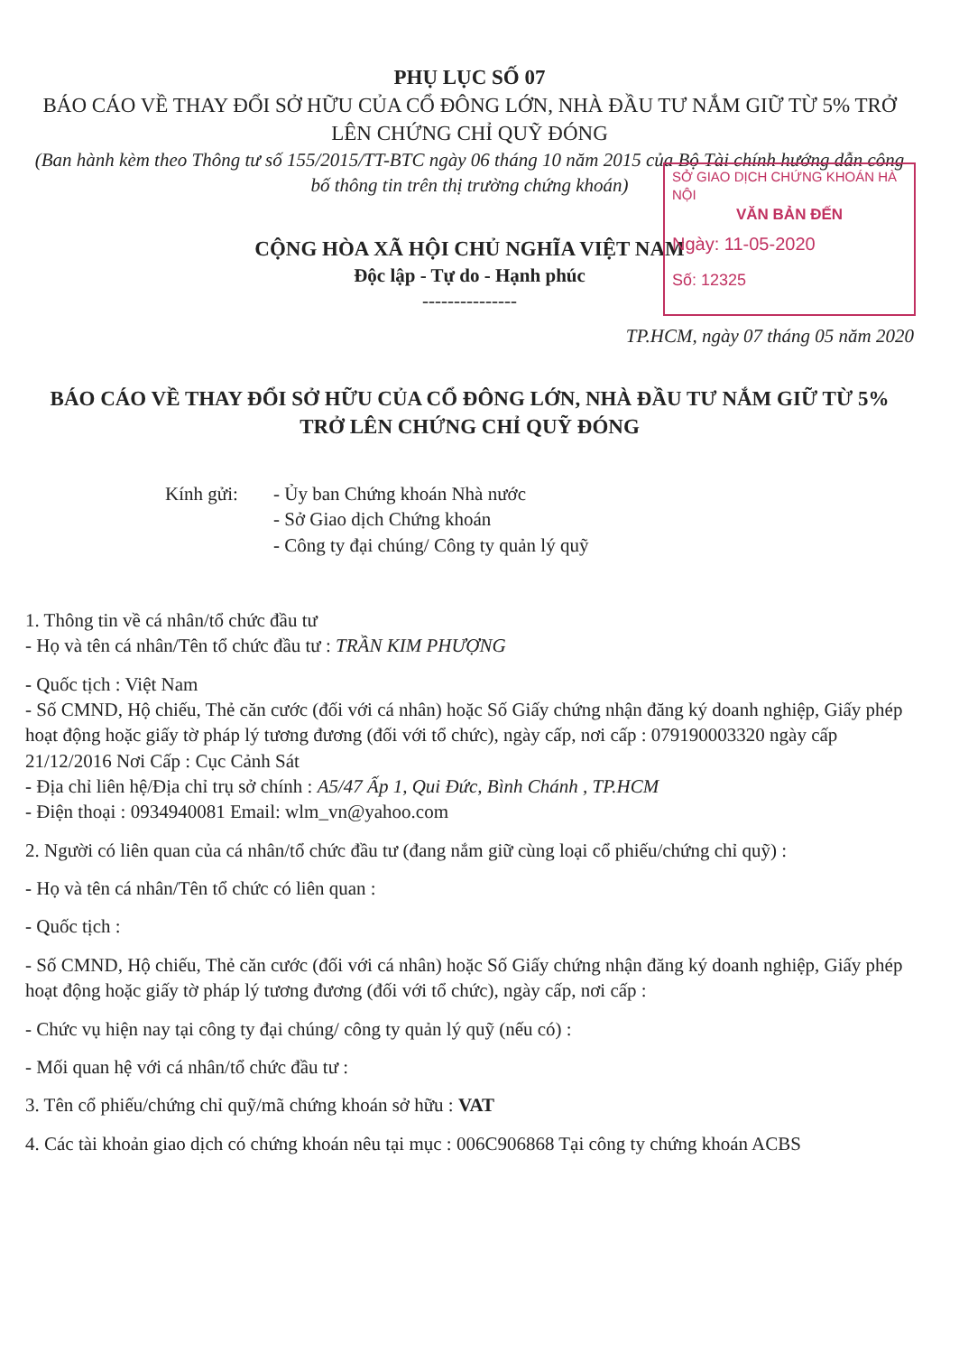PHỤ LỤC SỐ 07
BÁO CÁO VỀ THAY ĐỔI SỞ HỮU CỦA CỔ ĐÔNG LỚN, NHÀ ĐẦU TƯ NẮM GIỮ TỪ 5% TRỞ LÊN CHỨNG CHỈ QUỸ ĐÓNG
(Ban hành kèm theo Thông tư số 155/2015/TT-BTC ngày 06 tháng 10 năm 2015 của Bộ Tài chính hướng dẫn công bố thông tin trên thị trường chứng khoán)
SỞ GIAO DỊCH CHỨNG KHOÁN HÀ NỘI
VĂN BẢN ĐẾN
Ngày: 11-05-2020
Số: 12325
CỘNG HÒA XÃ HỘI CHỦ NGHĨA VIỆT NAM
Độc lập - Tự do - Hạnh phúc
---------------
TP.HCM, ngày 07 tháng 05 năm 2020
BÁO CÁO VỀ THAY ĐỔI SỞ HỮU CỦA CỔ ĐÔNG LỚN, NHÀ ĐẦU TƯ NẮM GIỮ TỪ 5% TRỞ LÊN CHỨNG CHỈ QUỸ ĐÓNG
Kính gửi: - Ủy ban Chứng khoán Nhà nước
- Sở Giao dịch Chứng khoán
- Công ty đại chúng/ Công ty quản lý quỹ
1. Thông tin về cá nhân/tổ chức đầu tư
- Họ và tên cá nhân/Tên tổ chức đầu tư : TRẦN KIM PHƯỢNG
- Quốc tịch : Việt Nam
- Số CMND, Hộ chiếu, Thẻ căn cước (đối với cá nhân) hoặc Số Giấy chứng nhận đăng ký doanh nghiệp, Giấy phép hoạt động hoặc giấy tờ pháp lý tương đương (đối với tổ chức), ngày cấp, nơi cấp : 079190003320 ngày cấp 21/12/2016 Nơi Cấp : Cục Cảnh Sát
- Địa chỉ liên hệ/Địa chỉ trụ sở chính : A5/47 Ấp 1, Qui Đức, Bình Chánh , TP.HCM
- Điện thoại : 0934940081 Email: wlm_vn@yahoo.com
2. Người có liên quan của cá nhân/tổ chức đầu tư (đang nắm giữ cùng loại cổ phiếu/chứng chỉ quỹ) :
- Họ và tên cá nhân/Tên tổ chức có liên quan :
- Quốc tịch :
- Số CMND, Hộ chiếu, Thẻ căn cước (đối với cá nhân) hoặc Số Giấy chứng nhận đăng ký doanh nghiệp, Giấy phép hoạt động hoặc giấy tờ pháp lý tương đương (đối với tổ chức), ngày cấp, nơi cấp :
- Chức vụ hiện nay tại công ty đại chúng/ công ty quản lý quỹ (nếu có) :
- Mối quan hệ với cá nhân/tổ chức đầu tư :
3. Tên cổ phiếu/chứng chỉ quỹ/mã chứng khoán sở hữu : VAT
4. Các tài khoản giao dịch có chứng khoán nêu tại mục : 006C906868 Tại công ty chứng khoán ACBS